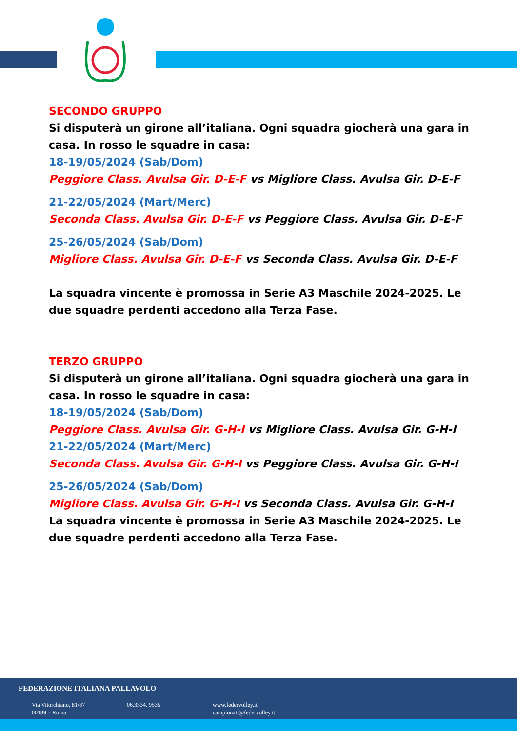SECONDO GRUPPO
Si disputerà un girone all’italiana. Ogni squadra giocherà una gara in casa. In rosso le squadre in casa:
18-19/05/2024 (Sab/Dom)
Peggiore Class. Avulsa Gir. D-E-F vs Migliore Class. Avulsa Gir. D-E-F
21-22/05/2024 (Mart/Merc)
Seconda Class. Avulsa Gir. D-E-F vs Peggiore Class. Avulsa Gir. D-E-F
25-26/05/2024 (Sab/Dom)
Migliore Class. Avulsa Gir. D-E-F vs Seconda Class. Avulsa Gir. D-E-F
La squadra vincente è promossa in Serie A3 Maschile 2024-2025. Le due squadre perdenti accedono alla Terza Fase.
TERZO GRUPPO
Si disputerà un girone all’italiana. Ogni squadra giocherà una gara in casa. In rosso le squadre in casa:
18-19/05/2024 (Sab/Dom)
Peggiore Class. Avulsa Gir. G-H-I vs Migliore Class. Avulsa Gir. G-H-I
21-22/05/2024 (Mart/Merc)
Seconda Class. Avulsa Gir. G-H-I vs Peggiore Class. Avulsa Gir. G-H-I
25-26/05/2024 (Sab/Dom)
Migliore Class. Avulsa Gir. G-H-I vs Seconda Class. Avulsa Gir. G-H-I
La squadra vincente è promossa in Serie A3 Maschile 2024-2025. Le due squadre perdenti accedono alla Terza Fase.
FEDERAZIONE ITALIANA PALLAVOLO
Via Vitorchiano, 81/87
00189 – Roma
06.3334. 9535
www.federvolley.it
campionati@federvolley.it